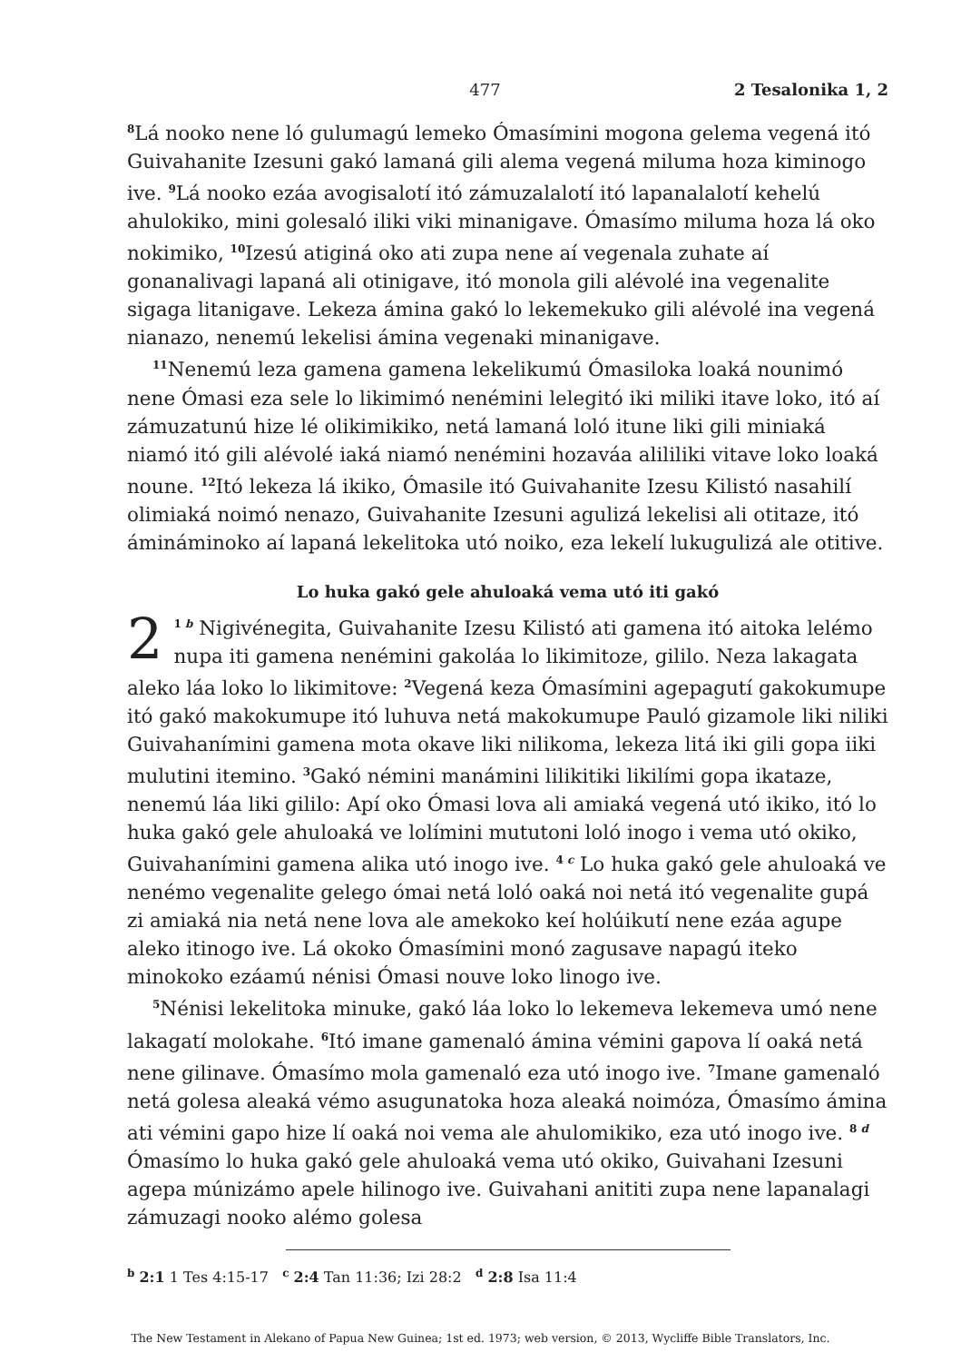477 2 Tesalonika 1, 2
<sup>8</sup> Lá nooko nene ló gulumagú lemeko Ómasímini mogona gelema vegená itó Guivahanite Izesuni gakó lamaná gili alema vegená miluma hoza kiminogo ive. <sup>9</sup>Lá nooko ezáa avogisalotí itó zámuzalalotí itó lapanalalotí kehelú ahulokiko, mini golesaló iliki viki minanigave. Ómasímo miluma hoza lá oko nokimiko, <sup>10</sup>Izesú atiginá oko ati zupa nene aí vegenala zuhate aí gonanalivagi lapaná ali otinigave, itó monola gili alévolé ina vegenalite sigaga litanigave. Lekeza ámina gakó lo lekemekuko gili alévolé ina vegená nianazo, nenemú lekelisi ámina vegenaki minanigave.
<sup>11</sup> Nenemú leza gamena gamena lekelikumú Ómasiloka loaká nounimó nene Ómasi eza sele lo likimimó nenémini lelegitó iki miliki itave loko, itó aí zámuzatunú hize lé olikimikiko, netá lamaná loló itune liki gili miniaká niamó itó gili alévolé iaká niamó nenémini hozaváa alililiki vitave loko loaká noune. <sup>12</sup>Itó lekeza lá ikiko, Ómasile itó Guivahanite Izesu Kilistó nasahilí olimiaká noimó nenazo, Guivahanite Izesuni agulizá lekelisi ali otitaze, itó ámináminoko aí lapaná lekelitoka utó noiko, eza lekelí lukugulizá ale otitive.
Lo huka gakó gele ahuloaká vema utó iti gakó
2<sup>1 b</sup> Nigivénegita, Guivahanite Izesu Kilistó ati gamena itó aitoka lelémo nupa iti gamena nenémini gakoláa lo likimitoze, gililo. Neza lakagata aleko láa loko lo likimitove: <sup>2</sup>Vegená keza Ómasímini agepagutí gakokumupe itó gakó makokumupe itó luhuva netá makokumupe Pauló gizamole liki niliki Guivahanímini gamena mota okave liki nilikoma, lekeza litá iki gili gopa iiki mulutini itemino. <sup>3</sup>Gakó némini manámini lilikitiki likilími gopa ikataze, nenemú láa liki gililo: Apí oko Ómasi lova ali amiaká vegená utó ikiko, itó lo huka gakó gele ahuloaká ve lolímini mututoni loló inogo i vema utó okiko, Guivahanímini gamena alika utó inogo ive. <sup>4 c</sup> Lo huka gakó gele ahuloaká ve nenémo vegenalite gelego ómai netá loló oaká noi netá itó vegenalite gupá zi amiaká nia netá nene lova ale amekoko keí holúikutí nene ezáa agupe aleko itinogo ive. Lá okoko Ómasímini monó zagusave napagú iteko minokoko ezáamú nénisi Ómasi nouve loko linogo ive.
<sup>5</sup> Nénisi lekelitoka minuke, gakó láa loko lo lekemeva lekemeva umó nene lakagatí molokahe. <sup>6</sup>Itó imane gamenaló ámina vémini gapova lí oaká netá nene gilinave. Ómasímo mola gamenaló eza utó inogo ive. <sup>7</sup>Imane gamenaló netá golesa aleaká vémo asugunatoka hoza aleaká noimóza, Ómasímo ámina ati vémini gapo hize lí oaká noi vema ale ahulomikiko, eza utó inogo ive. <sup>8 d</sup> Ómasímo lo huka gakó gele ahuloaká vema utó okiko, Guivahani Izesuni agepa múnizámo apele hilinogo ive. Guivahani anititi zupa nene lapanalagi zámuzagi nooko alémo golesa
<sup>b</sup> 2:1 1 Tes 4:15-17 <sup>c</sup> 2:4 Tan 11:36; Izi 28:2 <sup>d</sup> 2:8 Isa 11:4
The New Testament in Alekano of Papua New Guinea; 1st ed. 1973; web version, © 2013, Wycliffe Bible Translators, Inc.